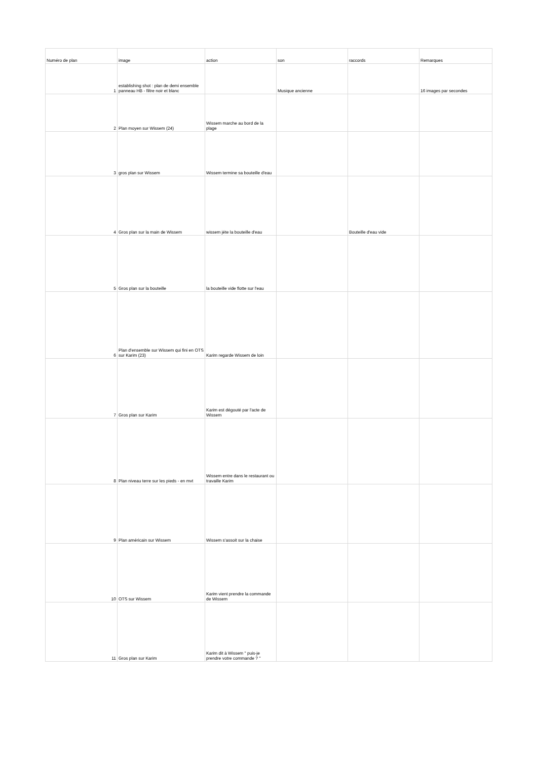| Numéro de plan | image | action | son | raccords | Remarques |
| --- | --- | --- | --- | --- | --- |
| 1 | establishing shot : plan de demi ensemble panneau HB - filtre noir et blanc | | Musique ancienne | | 16 images par secondes |
| 2 | Plan moyen sur Wissem (24) | Wissem marche au bord de la plage | | | |
| 3 | gros plan sur Wissem | Wissem termine sa bouteille d'eau | | | |
| 4 | Gros plan sur la main de Wissem | wissem jéte la bouteille d'eau | | Bouteille d'eau vide | |
| 5 | Gros plan sur la bouteille | la bouteille vide flotte sur l'eau | | | |
| 6 | Plan d'ensemble sur Wissem qui fini en OTS sur Karim (23) | Karim regarde Wissem de loin | | | |
| 7 | Gros plan sur Karim | Karim est dégouté par l'acte de Wissem | | | |
| 8 | Plan niveau terre sur les pieds - en mvt | Wissem entre dans le restaurant ou travaille Karim | | | |
| 9 | Plan américain sur Wissem | Wissem s'assoit sur la chaise | | | |
| 10 | OTS sur Wissem | Karim vient prendre la commande de Wissem | | | |
| 11 | Gros plan sur Karim | Karim dit à Wissem " puis-je prendre votre commande ? " | | | |